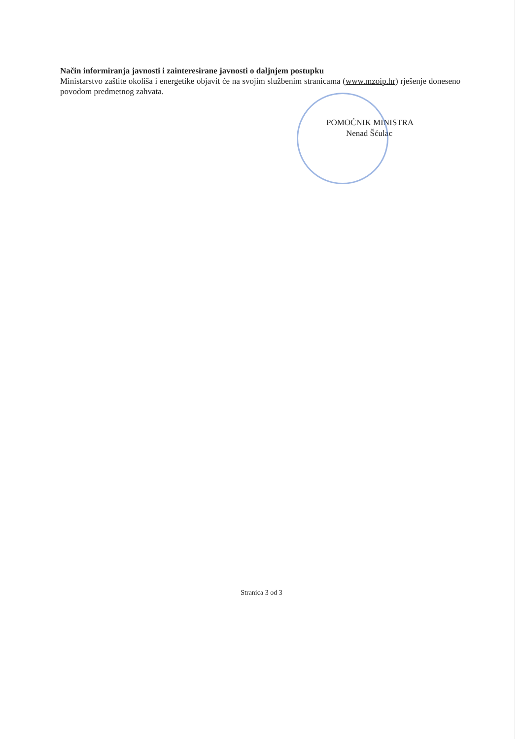Način informiranja javnosti i zainteresirane javnosti o daljnjem postupku
Ministarstvo zaštite okoliša i energetike objavit će na svojim službenim stranicama (www.mzoip.hr) rješenje doneseno povodom predmetnog zahvata.
POMOĆNIK MINISTRA
Nenad Šćulac
Stranica 3 od 3